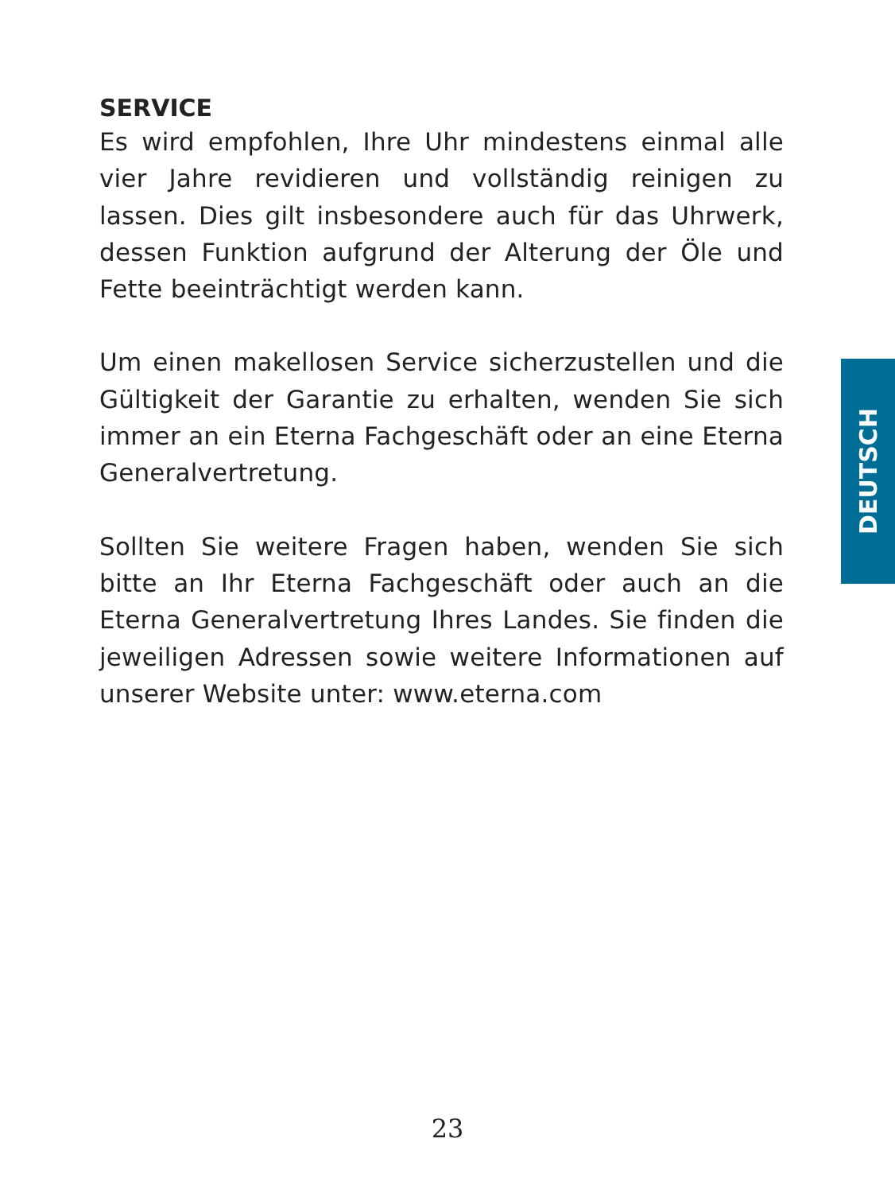SERVICE
Es wird empfohlen, Ihre Uhr mindestens einmal alle vier Jahre revidieren und vollständig reinigen zu lassen. Dies gilt insbesondere auch für das Uhrwerk, dessen Funktion aufgrund der Alterung der Öle und Fette beeinträchtigt werden kann.
Um einen makellosen Service sicherzustellen und die Gültigkeit der Garantie zu erhalten, wenden Sie sich immer an ein Eterna Fachgeschäft oder an eine Eterna Generalvertretung.
Sollten Sie weitere Fragen haben, wenden Sie sich bitte an Ihr Eterna Fachgeschäft oder auch an die Eterna Generalvertretung Ihres Landes. Sie finden die jeweiligen Adressen sowie weitere Informationen auf unserer Website unter: www.eterna.com
DEUTSCH
23